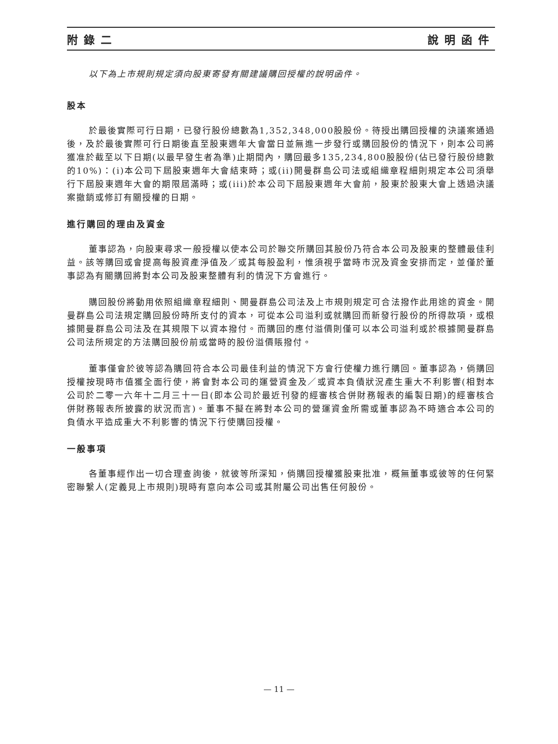附錄二 說明函件
以下為上市規則規定須向股東寄發有關建議購回授權的說明函件。
股本
於最後實際可行日期，已發行股份總數為1,352,348,000股股份。待授出購回授權的決議案通過後，及於最後實際可行日期後直至股東週年大會當日並無進一步發行或購回股份的情況下，則本公司將獲准於截至以下日期(以最早發生者為準)止期間內，購回最多135,234,800股股份(佔已發行股份總數的10%)：(i)本公司下屆股東週年大會結束時；或(ii)開曼群島公司法或組織章程細則規定本公司須舉行下屆股東週年大會的期限屆滿時；或(iii)於本公司下屆股東週年大會前，股東於股東大會上透過決議案撤銷或修訂有關授權的日期。
進行購回的理由及資金
董事認為，向股東尋求一般授權以使本公司於聯交所購回其股份乃符合本公司及股東的整體最佳利益。該等購回或會提高每股資產淨值及／或其每股盈利，惟須視乎當時市況及資金安排而定，並僅於董事認為有關購回將對本公司及股東整體有利的情況下方會進行。
購回股份將動用依照組織章程細則、開曼群島公司法及上市規則規定可合法撥作此用途的資金。開曼群島公司法規定購回股份時所支付的資本，可從本公司溢利或就購回而新發行股份的所得款項，或根據開曼群島公司法及在其規限下以資本撥付。而購回的應付溢價則僅可以本公司溢利或於根據開曼群島公司法所規定的方法購回股份前或當時的股份溢價賬撥付。
董事僅會於彼等認為購回符合本公司最佳利益的情況下方會行使權力進行購回。董事認為，倘購回授權按現時市值獲全面行使，將會對本公司的運營資金及／或資本負債狀況產生重大不利影響(相對本公司於二零一六年十二月三十一日(即本公司於最近刊發的經審核合併財務報表的編製日期)的經審核合併財務報表所披露的狀況而言)。董事不擬在將對本公司的營運資金所需或董事認為不時適合本公司的負債水平造成重大不利影響的情況下行使購回授權。
一般事項
各董事經作出一切合理查詢後，就彼等所深知，倘購回授權獲股東批准，概無董事或彼等的任何緊密聯繫人(定義見上市規則)現時有意向本公司或其附屬公司出售任何股份。
— 11 —